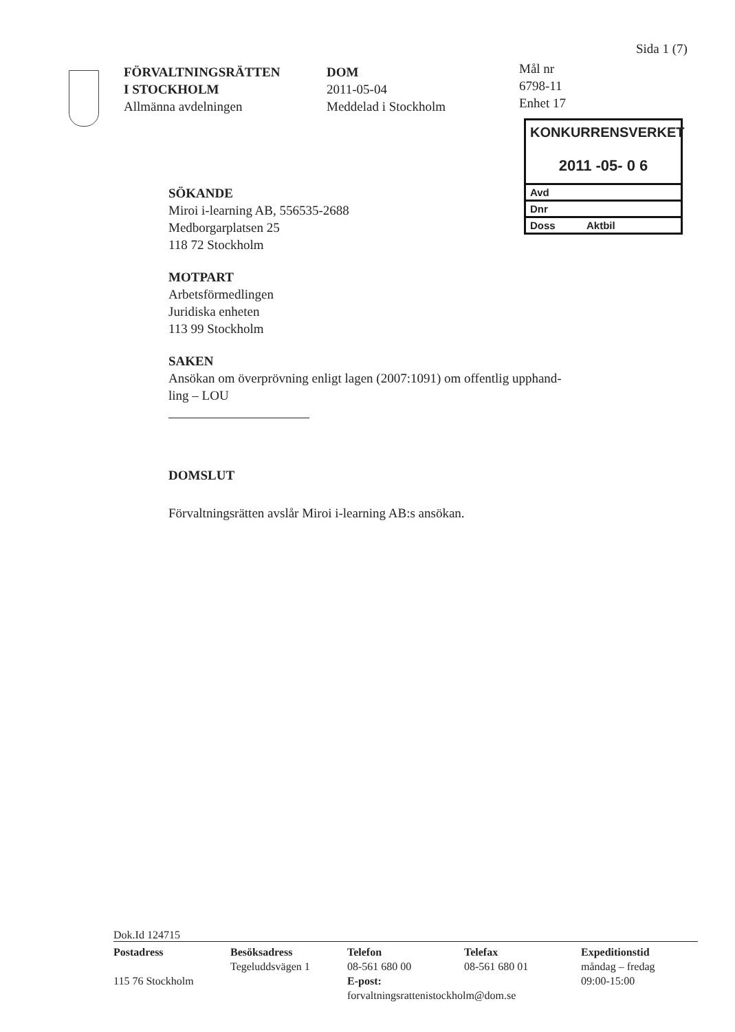Sida 1 (7)
FÖRVALTNINGSRÄTTEN
I STOCKHOLM
Allmänna avdelningen
DOM
2011-05-04
Meddelad i Stockholm
Mål nr
6798-11
Enhet 17
KONKURRENSVERKET
2011 -05- 0 6
Avd
Dnr
Doss Aktbil
SÖKANDE
Miroi i-learning AB, 556535-2688
Medborgarplatsen 25
118 72 Stockholm
MOTPART
Arbetsförmedlingen
Juridiska enheten
113 99 Stockholm
SAKEN
Ansökan om överprövning enligt lagen (2007:1091) om offentlig upphand-
ling – LOU
DOMSLUT
Förvaltningsrätten avslår Miroi i-learning AB:s ansökan.
Dok.Id 124715
Postadress
115 76 Stockholm
Besöksadress
Tegeluddsvägen 1
Telefon
08-561 680 00
E-post:
forvaltningsrattenistockholm@dom.se
Telefax
08-561 680 01
Expeditionstid
måndag – fredag
09:00-15:00